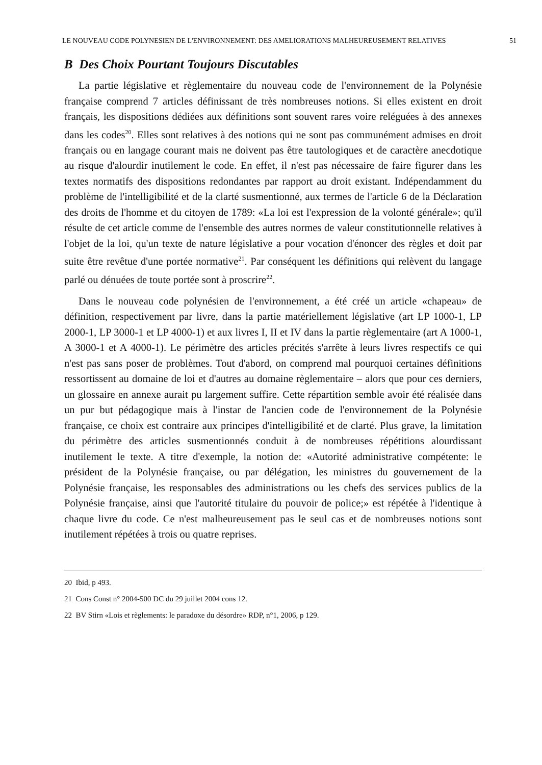LE NOUVEAU CODE POLYNESIEN DE L'ENVIRONNEMENT: DES AMELIORATIONS MALHEUREUSEMENT RELATIVES 51
B Des Choix Pourtant Toujours Discutables
La partie législative et règlementaire du nouveau code de l'environnement de la Polynésie française comprend 7 articles définissant de très nombreuses notions. Si elles existent en droit français, les dispositions dédiées aux définitions sont souvent rares voire reléguées à des annexes dans les codes<sup>20</sup>. Elles sont relatives à des notions qui ne sont pas communément admises en droit français ou en langage courant mais ne doivent pas être tautologiques et de caractère anecdotique au risque d'alourdir inutilement le code. En effet, il n'est pas nécessaire de faire figurer dans les textes normatifs des dispositions redondantes par rapport au droit existant. Indépendamment du problème de l'intelligibilité et de la clarté susmentionné, aux termes de l'article 6 de la Déclaration des droits de l'homme et du citoyen de 1789: «La loi est l'expression de la volonté générale»; qu'il résulte de cet article comme de l'ensemble des autres normes de valeur constitutionnelle relatives à l'objet de la loi, qu'un texte de nature législative a pour vocation d'énoncer des règles et doit par suite être revêtue d'une portée normative<sup>21</sup>. Par conséquent les définitions qui relèvent du langage parlé ou dénuées de toute portée sont à proscrire<sup>22</sup>.
Dans le nouveau code polynésien de l'environnement, a été créé un article «chapeau» de définition, respectivement par livre, dans la partie matériellement législative (art LP 1000-1, LP 2000-1, LP 3000-1 et LP 4000-1) et aux livres I, II et IV dans la partie règlementaire (art A 1000-1, A 3000-1 et A 4000-1). Le périmètre des articles précités s'arrête à leurs livres respectifs ce qui n'est pas sans poser de problèmes. Tout d'abord, on comprend mal pourquoi certaines définitions ressortissent au domaine de loi et d'autres au domaine règlementaire – alors que pour ces derniers, un glossaire en annexe aurait pu largement suffire. Cette répartition semble avoir été réalisée dans un pur but pédagogique mais à l'instar de l'ancien code de l'environnement de la Polynésie française, ce choix est contraire aux principes d'intelligibilité et de clarté. Plus grave, la limitation du périmètre des articles susmentionnés conduit à de nombreuses répétitions alourdissant inutilement le texte. A titre d'exemple, la notion de: «Autorité administrative compétente: le président de la Polynésie française, ou par délégation, les ministres du gouvernement de la Polynésie française, les responsables des administrations ou les chefs des services publics de la Polynésie française, ainsi que l'autorité titulaire du pouvoir de police;» est répétée à l'identique à chaque livre du code. Ce n'est malheureusement pas le seul cas et de nombreuses notions sont inutilement répétées à trois ou quatre reprises.
20 Ibid, p 493.
21 Cons Const n° 2004-500 DC du 29 juillet 2004 cons 12.
22 BV Stirn «Lois et règlements: le paradoxe du désordre» RDP, n°1, 2006, p 129.